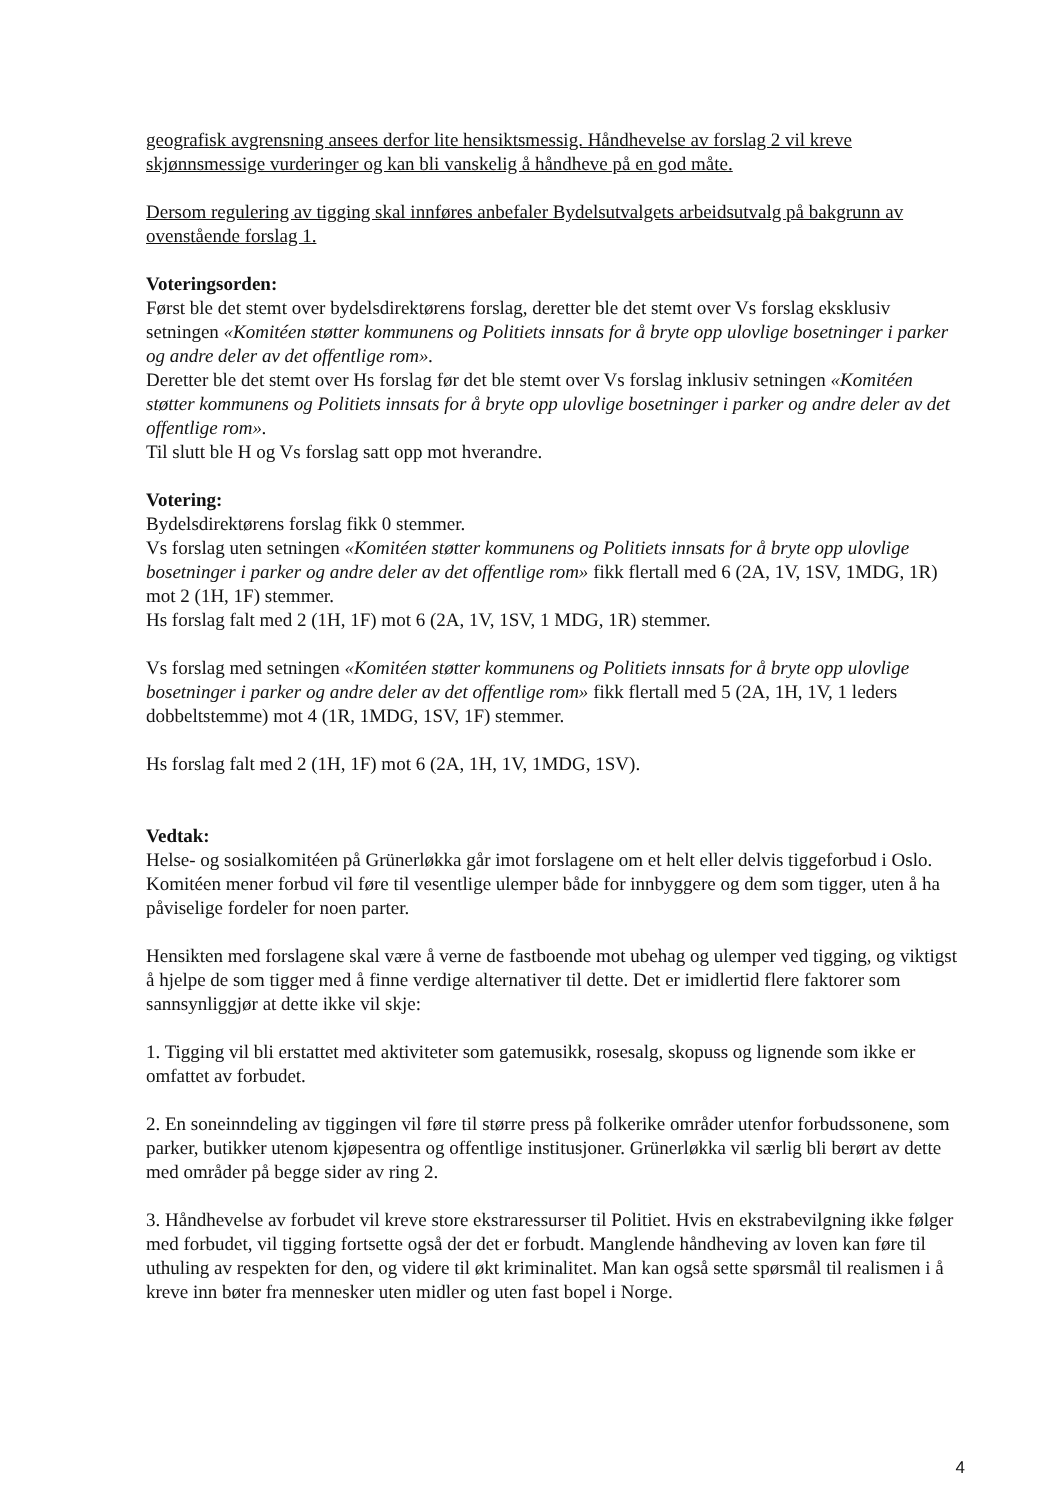geografisk avgrensning ansees derfor lite hensiktsmessig. Håndhevelse av forslag 2 vil kreve skjønnsmessige vurderinger og kan bli vanskelig å håndheve på en god måte.
Dersom regulering av tigging skal innføres anbefaler Bydelsutvalgets arbeidsutvalg på bakgrunn av ovenstående forslag 1.
Voteringsorden:
Først ble det stemt over bydelsdirektørens forslag, deretter ble det stemt over Vs forslag eksklusiv setningen «Komitéen støtter kommunens og Politiets innsats for å bryte opp ulovlige bosetninger i parker og andre deler av det offentlige rom».
Deretter ble det stemt over Hs forslag før det ble stemt over Vs forslag inklusiv setningen «Komitéen støtter kommunens og Politiets innsats for å bryte opp ulovlige bosetninger i parker og andre deler av det offentlige rom».
Til slutt ble H og Vs forslag satt opp mot hverandre.
Votering:
Bydelsdirektørens forslag fikk 0 stemmer.
Vs forslag uten setningen «Komitéen støtter kommunens og Politiets innsats for å bryte opp ulovlige bosetninger i parker og andre deler av det offentlige rom» fikk flertall med 6 (2A, 1V, 1SV, 1MDG, 1R) mot 2 (1H, 1F) stemmer.
Hs forslag falt med 2 (1H, 1F) mot 6 (2A, 1V, 1SV, 1 MDG, 1R) stemmer.
Vs forslag med setningen «Komitéen støtter kommunens og Politiets innsats for å bryte opp ulovlige bosetninger i parker og andre deler av det offentlige rom» fikk flertall med 5 (2A, 1H, 1V, 1 leders dobbeltstemme) mot 4 (1R, 1MDG, 1SV, 1F) stemmer.
Hs forslag falt med 2 (1H, 1F) mot 6 (2A, 1H, 1V, 1MDG, 1SV).
Vedtak:
Helse- og sosialkomitéen på Grünerløkka går imot forslagene om et helt eller delvis tiggeforbud i Oslo. Komitéen mener forbud vil føre til vesentlige ulemper både for innbyggere og dem som tigger, uten å ha påviselige fordeler for noen parter.
Hensikten med forslagene skal være å verne de fastboende mot ubehag og ulemper ved tigging, og viktigst å hjelpe de som tigger med å finne verdige alternativer til dette. Det er imidlertid flere faktorer som sannsynliggjør at dette ikke vil skje:
1. Tigging vil bli erstattet med aktiviteter som gatemusikk, rosesalg, skopuss og lignende som ikke er omfattet av forbudet.
2. En soneinndeling av tiggingen vil føre til større press på folkerike områder utenfor forbudssonene, som parker, butikker utenom kjøpesentra og offentlige institusjoner. Grünerløkka vil særlig bli berørt av dette med områder på begge sider av ring 2.
3. Håndhevelse av forbudet vil kreve store ekstraressurser til Politiet. Hvis en ekstrabevilgning ikke følger med forbudet, vil tigging fortsette også der det er forbudt. Manglende håndheving av loven kan føre til uthuling av respekten for den, og videre til økt kriminalitet. Man kan også sette spørsmål til realismen i å kreve inn bøter fra mennesker uten midler og uten fast bopel i Norge.
4